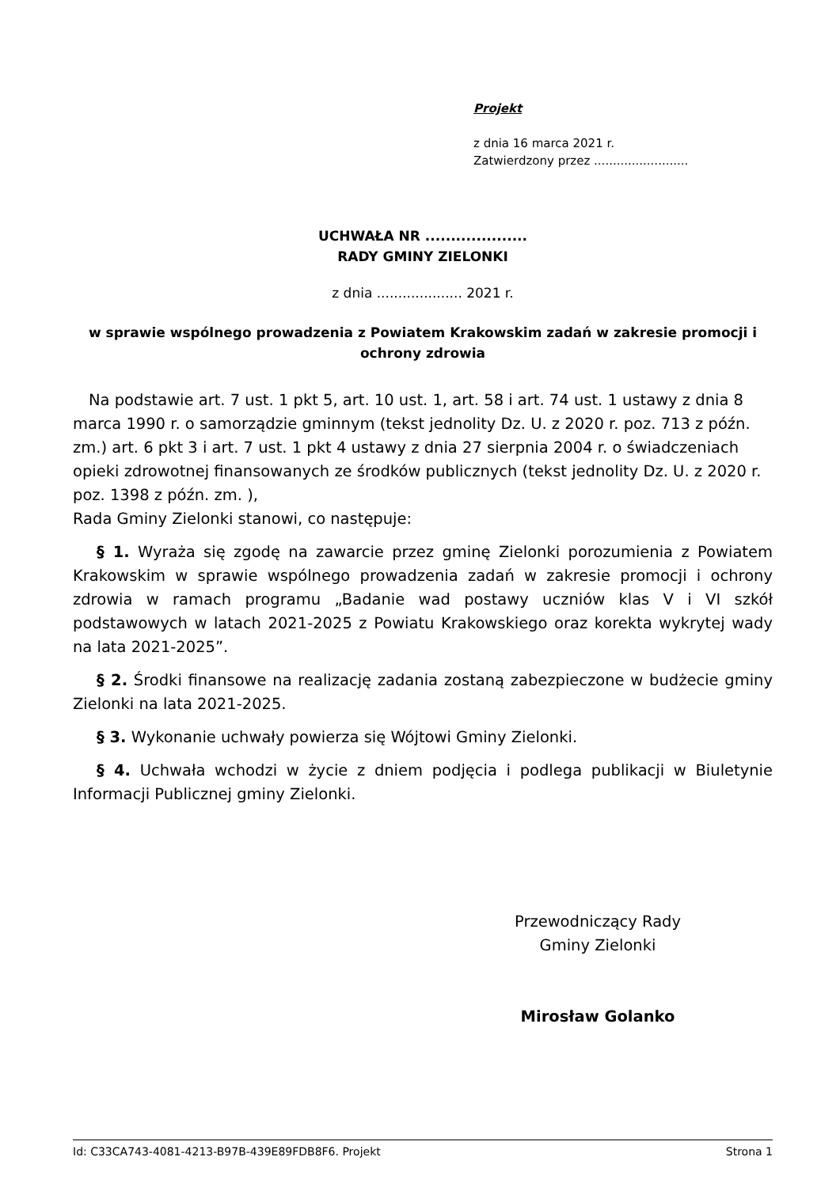Projekt
z dnia 16 marca 2021 r.
Zatwierdzony przez .........................
UCHWAŁA NR ....................
RADY GMINY ZIELONKI
z dnia .................... 2021 r.
w sprawie wspólnego prowadzenia z Powiatem Krakowskim zadań w zakresie promocji i ochrony zdrowia
Na podstawie art. 7 ust. 1 pkt 5, art. 10 ust. 1, art. 58 i art. 74 ust. 1 ustawy z dnia 8 marca 1990 r. o samorządzie gminnym (tekst jednolity Dz. U. z 2020 r. poz. 713 z późn. zm.) art. 6 pkt 3 i art. 7 ust. 1 pkt 4 ustawy z dnia 27 sierpnia 2004 r. o świadczeniach opieki zdrowotnej finansowanych ze środków publicznych (tekst jednolity Dz. U. z 2020 r. poz. 1398 z późn. zm. ),
Rada Gminy Zielonki stanowi, co następuje:
§ 1. Wyraża się zgodę na zawarcie przez gminę Zielonki porozumienia z Powiatem Krakowskim w sprawie wspólnego prowadzenia zadań w zakresie promocji i ochrony zdrowia w ramach programu „Badanie wad postawy uczniów klas V i VI szkół podstawowych w latach 2021-2025 z Powiatu Krakowskiego oraz korekta wykrytej wady na lata 2021-2025”.
§ 2. Środki finansowe na realizację zadania zostaną zabezpieczone w budżecie gminy Zielonki na lata 2021-2025.
§ 3. Wykonanie uchwały powierza się Wójtowi Gminy Zielonki.
§ 4. Uchwała wchodzi w życie z dniem podjęcia i podlega publikacji w Biuletynie Informacji Publicznej gminy Zielonki.
Przewodniczący Rady
Gminy Zielonki
Mirosław Golanko
Id: C33CA743-4081-4213-B97B-439E89FDB8F6. Projekt Strona 1